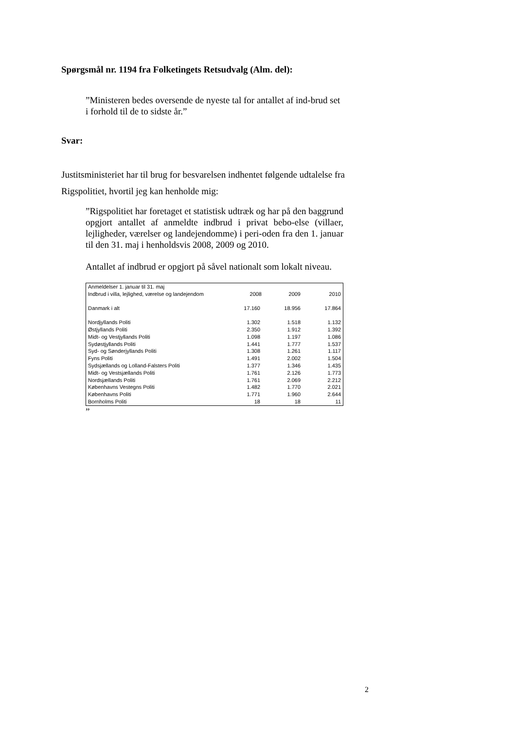Spørgsmål nr. 1194 fra Folketingets Retsudvalg (Alm. del):
”Ministeren bedes oversende de nyeste tal for antallet af ind-brud set i forhold til de to sidste år.”
Svar:
Justitsministeriet har til brug for besvarelsen indhentet følgende udtalelse fra Rigspolitiet, hvortil jeg kan henholde mig:
”Rigspolitiet har foretaget et statistisk udtræk og har på den baggrund opgjort antallet af anmeldte indbrud i privat bebo-else (villaer, lejligheder, værelser og landejendomme) i peri-oden fra den 1. januar til den 31. maj i henholdsvis 2008, 2009 og 2010.
Antallet af indbrud er opgjort på såvel nationalt som lokalt niveau.
| Anmeldelser 1. januar til 31. maj | | | |
| Indbrud i villa, lejlighed, værelse og landejendom | 2008 | 2009 | 2010 |
| Danmark i alt | 17.160 | 18.956 | 17.864 |
| Nordjyllands Politi | 1.302 | 1.518 | 1.132 |
| Østjyllands Politi | 2.350 | 1.912 | 1.392 |
| Midt- og Vestjyllands Politi | 1.098 | 1.197 | 1.086 |
| Sydøstjyllands Politi | 1.441 | 1.777 | 1.537 |
| Syd- og Sønderjyllands Politi | 1.308 | 1.261 | 1.117 |
| Fyns Politi | 1.491 | 2.002 | 1.504 |
| Sydsjællands og Lolland-Falsters Politi | 1.377 | 1.346 | 1.435 |
| Midt- og Vestsjællands Politi | 1.761 | 2.126 | 1.773 |
| Nordsjællands Politi | 1.761 | 2.069 | 2.212 |
| Københavns Vestegns Politi | 1.482 | 1.770 | 2.021 |
| Københavns Politi | 1.771 | 1.960 | 2.644 |
| Bornholms Politi | 18 | 18 | 11 |
”
2